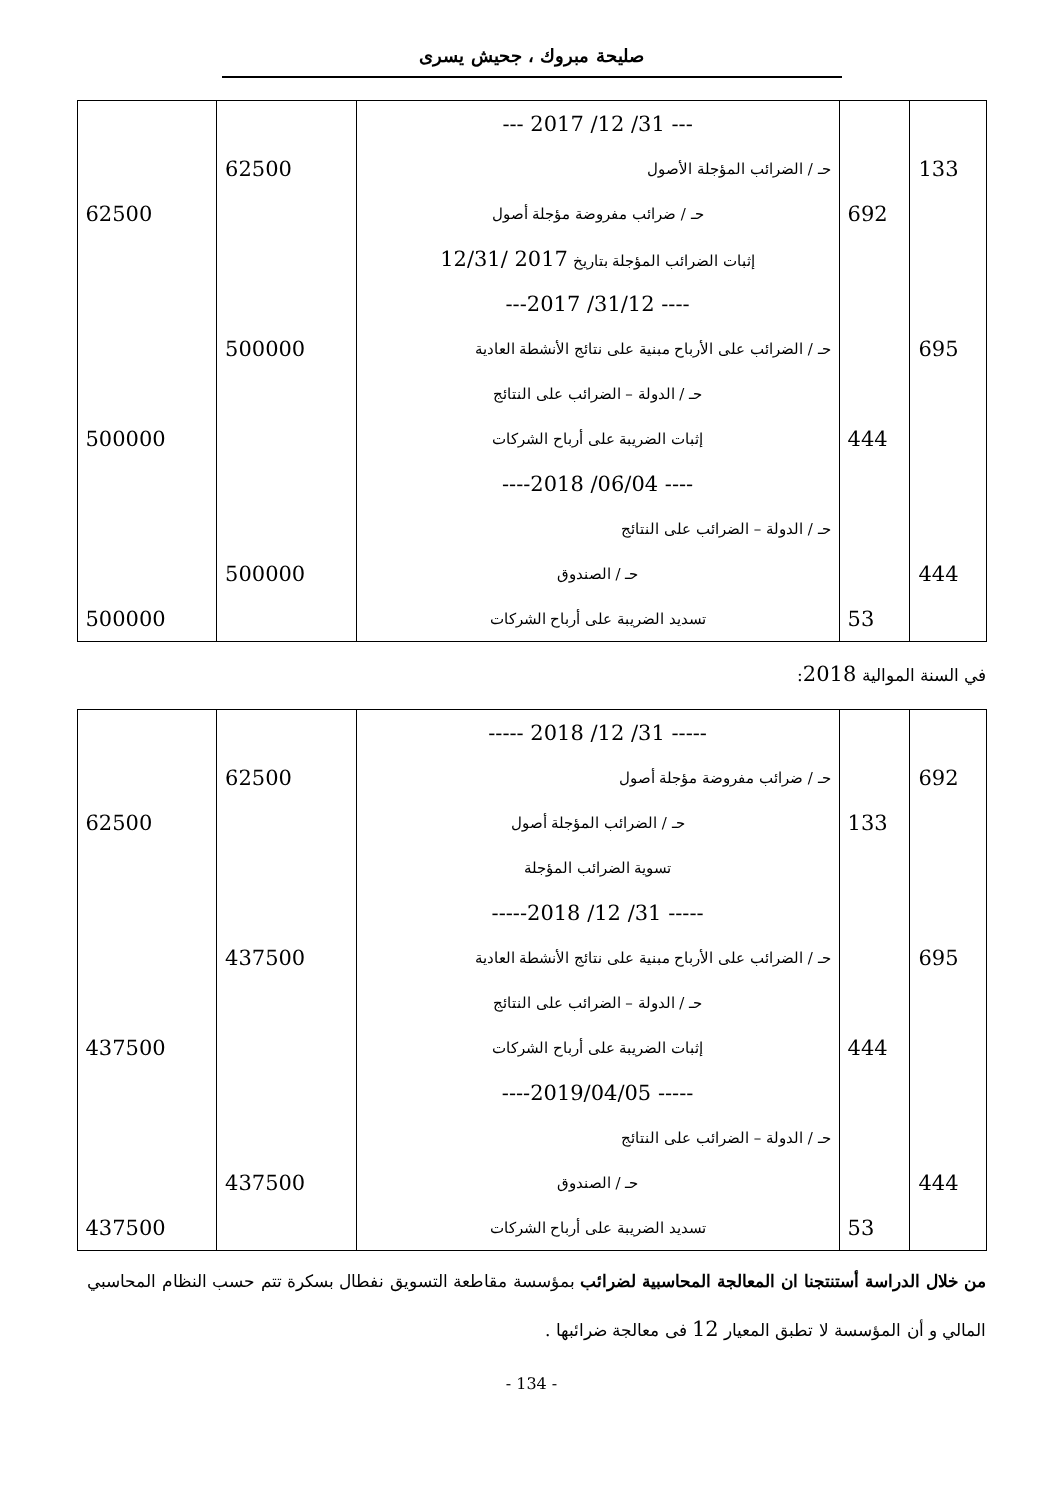صليحة مبروك ، جحيش يسرى
| | | --- 31/ 12/ 2017 --- | | |
| 133 | | حـ / الضرائب المؤجلة الأصول | 62500 | |
| | 692 | حـ / ضرائب مفروضة مؤجلة أصول | | 62500 |
| | | إثبات الضرائب المؤجلة بتاريخ 2017 /12/31 | | |
| | | ---- 31/12/ 2017--- | | |
| 695 | | حـ / الضرائب على الأرباح مبنية على نتائج الأنشطة العادية | 500000 | |
| | | حـ / الدولة – الضرائب على النتائج | | |
| | 444 | إثبات الضريبة على أرباح الشركات | | 500000 |
| | | ---- 06/04/ 2018---- | | |
| | | حـ / الدولة – الضرائب على النتائج | | |
| 444 | | حـ / الصندوق | 500000 | |
| | 53 | تسديد الضريبة على أرباح الشركات | | 500000 |
في السنة الموالية 2018:
| | | ----- 31/ 12/ 2018 ----- | | |
| 692 | | حـ / ضرائب مفروضة مؤجلة أصول | 62500 | |
| | 133 | حـ / الضرائب المؤجلة أصول | | 62500 |
| | | تسوية الضرائب المؤجلة | | |
| | | ----- 31/ 12/ 2018----- | | |
| 695 | | حـ / الضرائب على الأرباح مبنية على نتائج الأنشطة العادية | 437500 | |
| | | حـ / الدولة – الضرائب على النتائج | | |
| | 444 | إثبات الضريبة على أرباح الشركات | | 437500 |
| | | ----- 2019/04/05---- | | |
| | | حـ / الدولة – الضرائب على النتائج | | |
| 444 | | حـ / الصندوق | 437500 | |
| | 53 | تسديد الضريبة على أرباح الشركات | | 437500 |
من خلال الدراسة أستنتجنا ان المعالجة المحاسبية لضرائب بمؤسسة مقاطعة التسويق نفطال بسكرة تتم حسب النظام المحاسبي المالي و أن المؤسسة لا تطبق المعيار 12 فى معالجة ضرائبها .
- 134 -